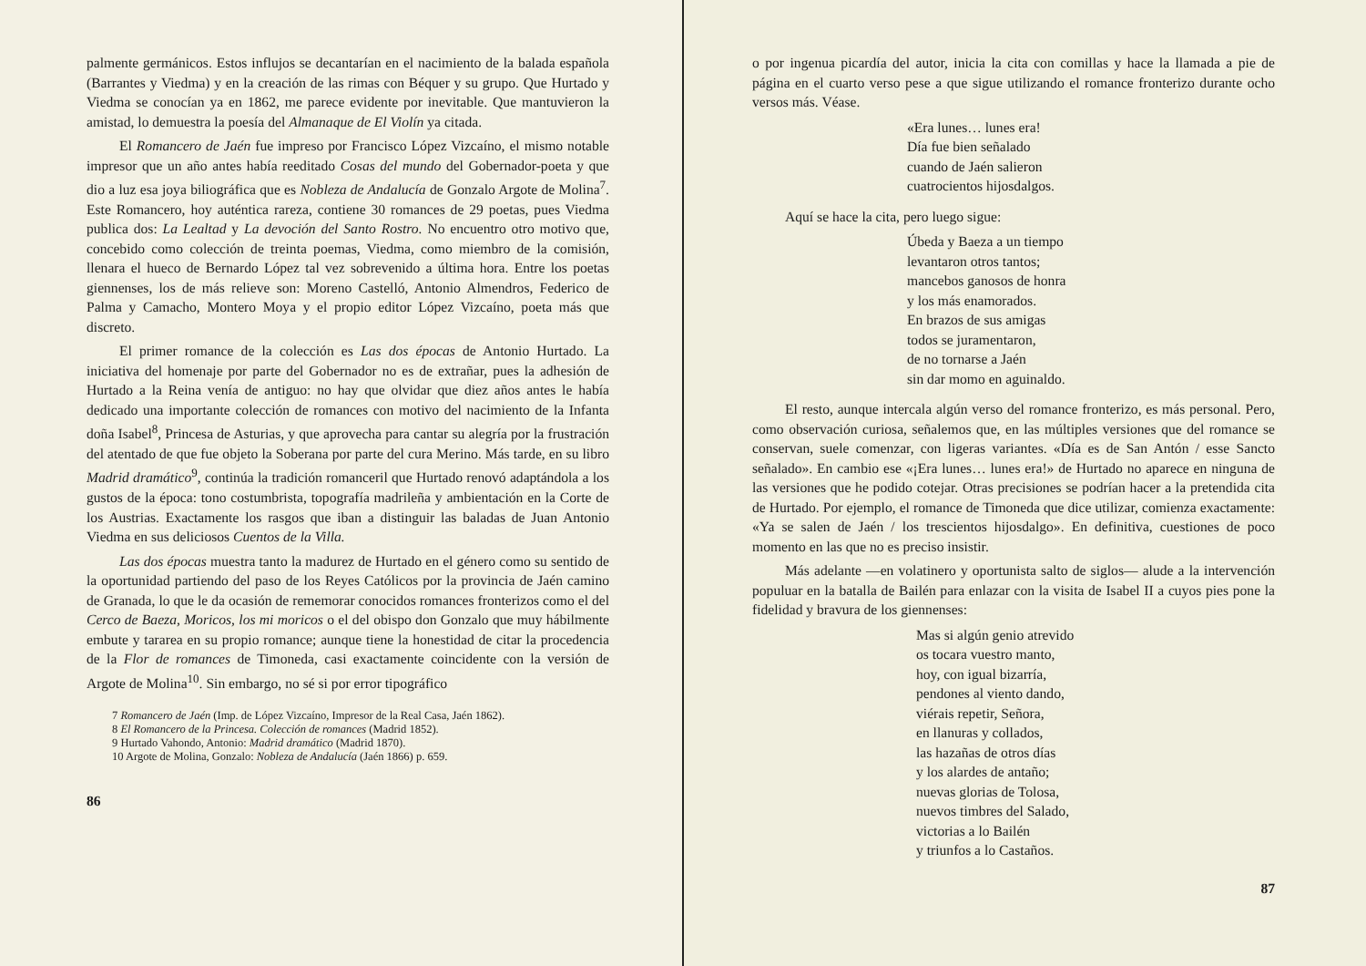palmente germánicos. Estos influjos se decantarían en el nacimiento de la balada española (Barrantes y Viedma) y en la creación de las rimas con Béquer y su grupo. Que Hurtado y Viedma se conocían ya en 1862, me parece evidente por inevitable. Que mantuvieron la amistad, lo demuestra la poesía del Almanaque de El Violín ya citada.
El Romancero de Jaén fue impreso por Francisco López Vizcaíno, el mismo notable impresor que un año antes había reeditado Cosas del mundo del Gobernador-poeta y que dio a luz esa joya biliográfica que es Nobleza de Andalucía de Gonzalo Argote de Molina<sup>7</sup>. Este Romancero, hoy auténtica rareza, contiene 30 romances de 29 poetas, pues Viedma publica dos: La Lealtad y La devoción del Santo Rostro. No encuentro otro motivo que, concebido como colección de treinta poemas, Viedma, como miembro de la comisión, llenara el hueco de Bernardo López tal vez sobrevenido a última hora. Entre los poetas giennenses, los de más relieve son: Moreno Castelló, Antonio Almendros, Federico de Palma y Camacho, Montero Moya y el propio editor López Vizcaíno, poeta más que discreto.
El primer romance de la colección es Las dos épocas de Antonio Hurtado. La iniciativa del homenaje por parte del Gobernador no es de extrañar, pues la adhesión de Hurtado a la Reina venía de antiguo: no hay que olvidar que diez años antes le había dedicado una importante colección de romances con motivo del nacimiento de la Infanta doña Isabel<sup>8</sup>, Princesa de Asturias, y que aprovecha para cantar su alegría por la frustración del atentado de que fue objeto la Soberana por parte del cura Merino. Más tarde, en su libro Madrid dramático<sup>9</sup>, continúa la tradición romanceril que Hurtado renovó adaptándola a los gustos de la época: tono costumbrista, topografía madrileña y ambientación en la Corte de los Austrias. Exactamente los rasgos que iban a distinguir las baladas de Juan Antonio Viedma en sus deliciosos Cuentos de la Villa.
Las dos épocas muestra tanto la madurez de Hurtado en el género como su sentido de la oportunidad partiendo del paso de los Reyes Católicos por la provincia de Jaén camino de Granada, lo que le da ocasión de rememorar conocidos romances fronterizos como el del Cerco de Baeza, Moricos, los mi moricos o el del obispo don Gonzalo que muy hábilmente embute y tararea en su propio romance; aunque tiene la honestidad de citar la procedencia de la Flor de romances de Timoneda, casi exactamente coincidente con la versión de Argote de Molina<sup>10</sup>. Sin embargo, no sé si por error tipográfico
7 Romancero de Jaén (Imp. de López Vizcaíno, Impresor de la Real Casa, Jaén 1862).
8 El Romancero de la Princesa. Colección de romances (Madrid 1852).
9 Hurtado Vahondo, Antonio: Madrid dramático (Madrid 1870).
10 Argote de Molina, Gonzalo: Nobleza de Andalucía (Jaén 1866) p. 659.
86
o por ingenua picardía del autor, inicia la cita con comillas y hace la llamada a pie de página en el cuarto verso pese a que sigue utilizando el romance fronterizo durante ocho versos más. Véase.
«Era lunes… lunes era!
Día fue bien señalado
cuando de Jaén salieron
cuatrocientos hijosdalgos.
Aquí se hace la cita, pero luego sigue:
Úbeda y Baeza a un tiempo
levantaron otros tantos;
mancebos ganosos de honra
y los más enamorados.
En brazos de sus amigas
todos se juramentaron,
de no tornarse a Jaén
sin dar momo en aguinaldo.
El resto, aunque intercala algún verso del romance fronterizo, es más personal. Pero, como observación curiosa, señalemos que, en las múltiples versiones que del romance se conservan, suele comenzar, con ligeras variantes. «Día es de San Antón / esse Sancto señalado». En cambio ese «¡Era lunes… lunes era!» de Hurtado no aparece en ninguna de las versiones que he podido cotejar. Otras precisiones se podrían hacer a la pretendida cita de Hurtado. Por ejemplo, el romance de Timoneda que dice utilizar, comienza exactamente: «Ya se salen de Jaén / los trescientos hijosdalgo». En definitiva, cuestiones de poco momento en las que no es preciso insistir.
Más adelante —en volatinero y oportunista salto de siglos— alude a la intervención populuar en la batalla de Bailén para enlazar con la visita de Isabel II a cuyos pies pone la fidelidad y bravura de los giennenses:
Mas si algún genio atrevido
os tocara vuestro manto,
hoy, con igual bizarría,
pendones al viento dando,
viérais repetir, Señora,
en llanuras y collados,
las hazañas de otros días
y los alardes de antaño;
nuevas glorias de Tolosa,
nuevos timbres del Salado,
victorias a lo Bailén
y triunfos a lo Castaños.
87